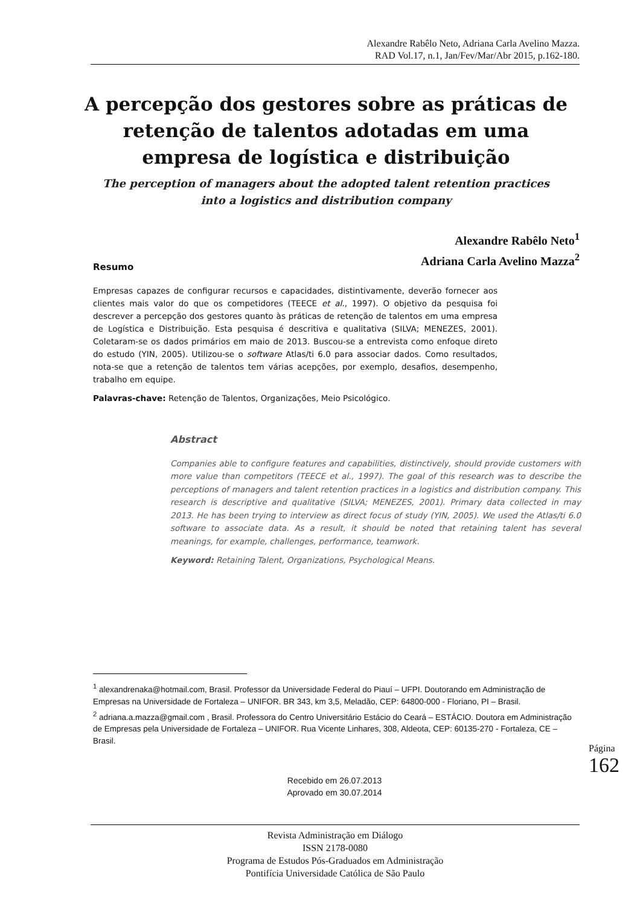Alexandre Rabêlo Neto, Adriana Carla Avelino Mazza.
RAD Vol.17, n.1, Jan/Fev/Mar/Abr 2015, p.162-180.
A percepção dos gestores sobre as práticas de retenção de talentos adotadas em uma empresa de logística e distribuição
The perception of managers about the adopted talent retention practices into a logistics and distribution company
Alexandre Rabêlo Neto<sup>1</sup>
Adriana Carla Avelino Mazza<sup>2</sup>
Resumo
Empresas capazes de configurar recursos e capacidades, distintivamente, deverão fornecer aos clientes mais valor do que os competidores (TEECE et al., 1997). O objetivo da pesquisa foi descrever a percepção dos gestores quanto às práticas de retenção de talentos em uma empresa de Logística e Distribuição. Esta pesquisa é descritiva e qualitativa (SILVA; MENEZES, 2001). Coletaram-se os dados primários em maio de 2013. Buscou-se a entrevista como enfoque direto do estudo (YIN, 2005). Utilizou-se o software Atlas/ti 6.0 para associar dados. Como resultados, nota-se que a retenção de talentos tem várias acepções, por exemplo, desafios, desempenho, trabalho em equipe.
Palavras-chave: Retenção de Talentos, Organizações, Meio Psicológico.
Abstract
Companies able to configure features and capabilities, distinctively, should provide customers with more value than competitors (TEECE et al., 1997). The goal of this research was to describe the perceptions of managers and talent retention practices in a logistics and distribution company. This research is descriptive and qualitative (SILVA; MENEZES, 2001). Primary data collected in may 2013. He has been trying to interview as direct focus of study (YIN, 2005). We used the Atlas/ti 6.0 software to associate data. As a result, it should be noted that retaining talent has several meanings, for example, challenges, performance, teamwork.
Keyword: Retaining Talent, Organizations, Psychological Means.
<sup>1</sup> alexandrenaka@hotmail.com, Brasil. Professor da Universidade Federal do Piauí – UFPI. Doutorando em Administração de Empresas na Universidade de Fortaleza – UNIFOR. BR 343, km 3,5, Meladão, CEP: 64800-000 - Floriano, PI – Brasil.
<sup>2</sup> adriana.a.mazza@gmail.com , Brasil. Professora do Centro Universitário Estácio do Ceará – ESTÁCIO. Doutora em Administração de Empresas pela Universidade de Fortaleza – UNIFOR. Rua Vicente Linhares, 308, Aldeota, CEP: 60135-270 - Fortaleza, CE – Brasil.
Recebido em 26.07.2013
Aprovado em 30.07.2014
Página 162
Revista Administração em Diálogo
ISSN 2178-0080
Programa de Estudos Pós-Graduados em Administração
Pontifícia Universidade Católica de São Paulo